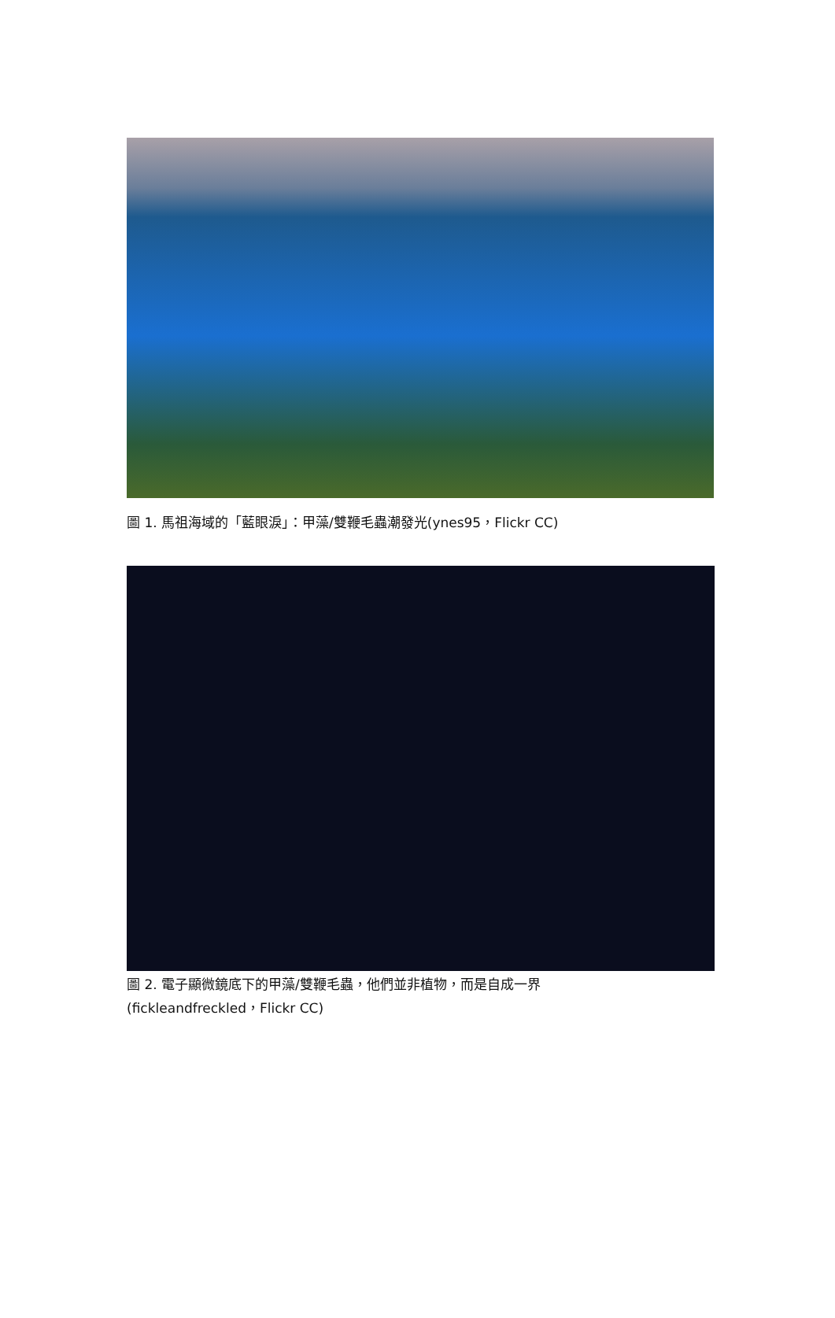圖 1. 馬祖海域的「藍眼淚」：甲藻/雙鞭毛蟲潮發光(ynes95，Flickr CC)
圖 2. 電子顯微鏡底下的甲藻/雙鞭毛蟲，他們並非植物，而是自成一界
(fickleandfreckled，Flickr CC)